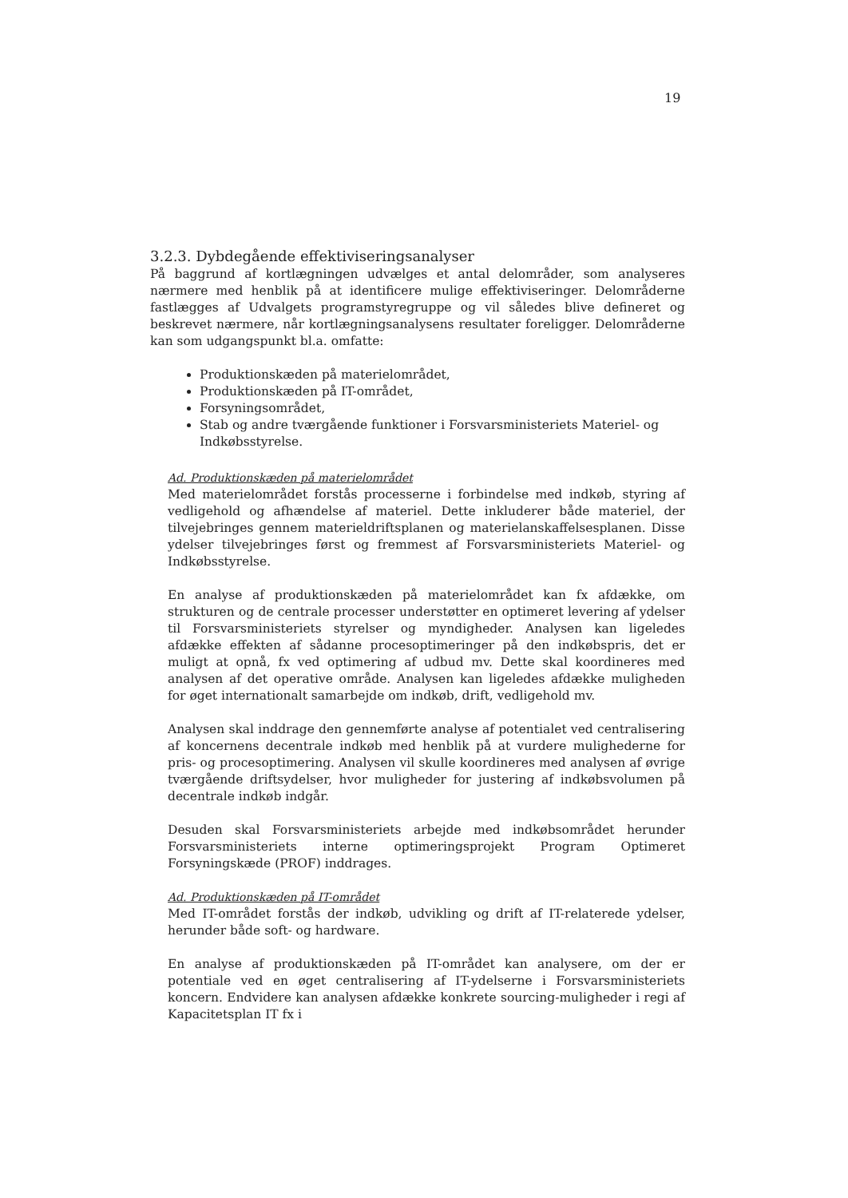19
3.2.3. Dybdegående effektiviseringsanalyser
På baggrund af kortlægningen udvælges et antal delområder, som analyseres nærmere med henblik på at identificere mulige effektiviseringer. Delområderne fastlægges af Udvalgets programstyregruppe og vil således blive defineret og beskrevet nærmere, når kortlægningsanalysens resultater foreligger. Delområderne kan som udgangspunkt bl.a. omfatte:
Produktionskæden på materielområdet,
Produktionskæden på IT-området,
Forsyningsområdet,
Stab og andre tværgående funktioner i Forsvarsministeriets Materiel- og Indkøbsstyrelse.
Ad. Produktionskæden på materielområdet
Med materielområdet forstås processerne i forbindelse med indkøb, styring af vedligehold og afhændelse af materiel. Dette inkluderer både materiel, der tilvejebringes gennem materieldriftsplanen og materielanskaffelsesplanen. Disse ydelser tilvejebringes først og fremmest af Forsvarsministeriets Materiel- og Indkøbsstyrelse.
En analyse af produktionskæden på materielområdet kan fx afdække, om strukturen og de centrale processer understøtter en optimeret levering af ydelser til Forsvarsministeriets styrelser og myndigheder. Analysen kan ligeledes afdække effekten af sådanne procesoptimeringer på den indkøbspris, det er muligt at opnå, fx ved optimering af udbud mv. Dette skal koordineres med analysen af det operative område. Analysen kan ligeledes afdække muligheden for øget internationalt samarbejde om indkøb, drift, vedligehold mv.
Analysen skal inddrage den gennemførte analyse af potentialet ved centralisering af koncernens decentrale indkøb med henblik på at vurdere mulighederne for pris- og procesoptimering. Analysen vil skulle koordineres med analysen af øvrige tværgående driftsydelser, hvor muligheder for justering af indkøbsvolumen på decentrale indkøb indgår.
Desuden skal Forsvarsministeriets arbejde med indkøbsområdet herunder Forsvarsministeriets interne optimeringsprojekt Program Optimeret Forsyningskæde (PROF) inddrages.
Ad. Produktionskæden på IT-området
Med IT-området forstås der indkøb, udvikling og drift af IT-relaterede ydelser, herunder både soft- og hardware.
En analyse af produktionskæden på IT-området kan analysere, om der er potentiale ved en øget centralisering af IT-ydelserne i Forsvarsministeriets koncern. Endvidere kan analysen afdække konkrete sourcing-muligheder i regi af Kapacitetsplan IT fx i